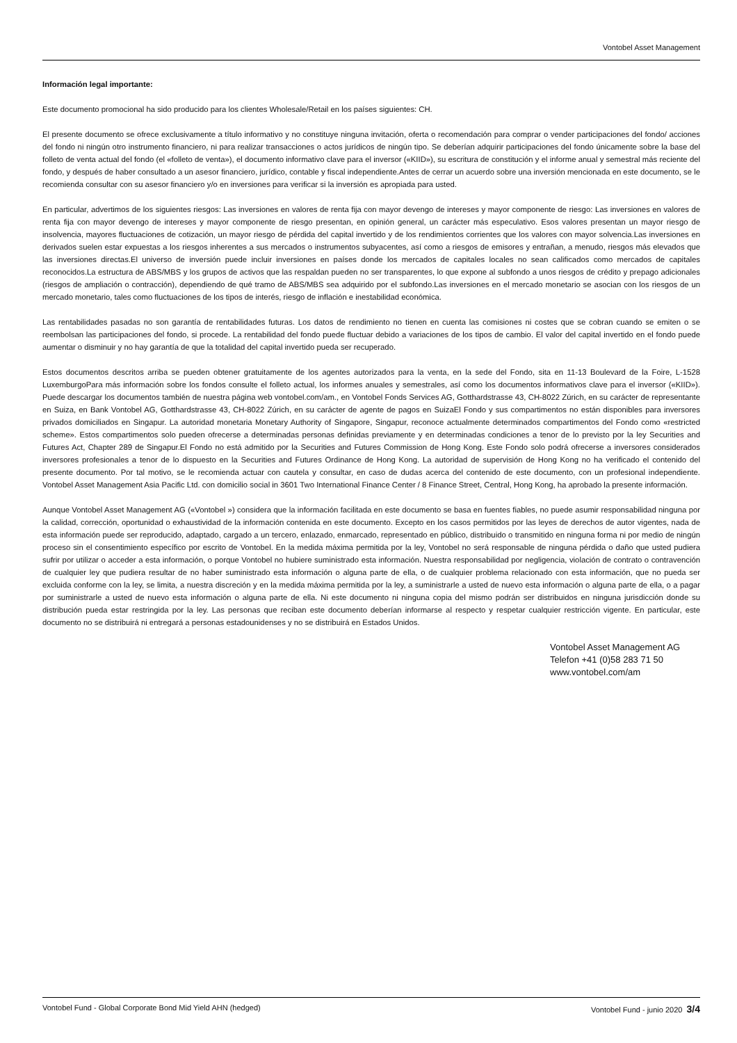Vontobel Asset Management
Información legal importante:
Este documento promocional ha sido producido para los clientes Wholesale/Retail en los países siguientes: CH.
El presente documento se ofrece exclusivamente a título informativo y no constituye ninguna invitación, oferta o recomendación para comprar o vender participaciones del fondo/ acciones del fondo ni ningún otro instrumento financiero, ni para realizar transacciones o actos jurídicos de ningún tipo. Se deberían adquirir participaciones del fondo únicamente sobre la base del folleto de venta actual del fondo (el «folleto de venta»), el documento informativo clave para el inversor («KIID»), su escritura de constitución y el informe anual y semestral más reciente del fondo, y después de haber consultado a un asesor financiero, jurídico, contable y fiscal independiente.Antes de cerrar un acuerdo sobre una inversión mencionada en este documento, se le recomienda consultar con su asesor financiero y/o en inversiones para verificar si la inversión es apropiada para usted.
En particular, advertimos de los siguientes riesgos: Las inversiones en valores de renta fija con mayor devengo de intereses y mayor componente de riesgo: Las inversiones en valores de renta fija con mayor devengo de intereses y mayor componente de riesgo presentan, en opinión general, un carácter más especulativo. Esos valores presentan un mayor riesgo de insolvencia, mayores fluctuaciones de cotización, un mayor riesgo de pérdida del capital invertido y de los rendimientos corrientes que los valores con mayor solvencia.Las inversiones en derivados suelen estar expuestas a los riesgos inherentes a sus mercados o instrumentos subyacentes, así como a riesgos de emisores y entrañan, a menudo, riesgos más elevados que las inversiones directas.El universo de inversión puede incluir inversiones en países donde los mercados de capitales locales no sean calificados como mercados de capitales reconocidos.La estructura de ABS/MBS y los grupos de activos que las respaldan pueden no ser transparentes, lo que expone al subfondo a unos riesgos de crédito y prepago adicionales (riesgos de ampliación o contracción), dependiendo de qué tramo de ABS/MBS sea adquirido por el subfondo.Las inversiones en el mercado monetario se asocian con los riesgos de un mercado monetario, tales como fluctuaciones de los tipos de interés, riesgo de inflación e inestabilidad económica.
Las rentabilidades pasadas no son garantía de rentabilidades futuras. Los datos de rendimiento no tienen en cuenta las comisiones ni costes que se cobran cuando se emiten o se reembolsan las participaciones del fondo, si procede. La rentabilidad del fondo puede fluctuar debido a variaciones de los tipos de cambio. El valor del capital invertido en el fondo puede aumentar o disminuir y no hay garantía de que la totalidad del capital invertido pueda ser recuperado.
Estos documentos descritos arriba se pueden obtener gratuitamente de los agentes autorizados para la venta, en la sede del Fondo, sita en 11-13 Boulevard de la Foire, L-1528 LuxemburgoPara más información sobre los fondos consulte el folleto actual, los informes anuales y semestrales, así como los documentos informativos clave para el inversor («KIID»). Puede descargar los documentos también de nuestra página web vontobel.com/am., en Vontobel Fonds Services AG, Gotthardstrasse 43, CH-8022 Zúrich, en su carácter de representante en Suiza, en Bank Vontobel AG, Gotthardstrasse 43, CH-8022 Zúrich, en su carácter de agente de pagos en SuizaEl Fondo y sus compartimentos no están disponibles para inversores privados domiciliados en Singapur. La autoridad monetaria Monetary Authority of Singapore, Singapur, reconoce actualmente determinados compartimentos del Fondo como «restricted scheme». Estos compartimentos solo pueden ofrecerse a determinadas personas definidas previamente y en determinadas condiciones a tenor de lo previsto por la ley Securities and Futures Act, Chapter 289 de Singapur.El Fondo no está admitido por la Securities and Futures Commission de Hong Kong. Este Fondo solo podrá ofrecerse a inversores considerados inversores profesionales a tenor de lo dispuesto en la Securities and Futures Ordinance de Hong Kong. La autoridad de supervisión de Hong Kong no ha verificado el contenido del presente documento. Por tal motivo, se le recomienda actuar con cautela y consultar, en caso de dudas acerca del contenido de este documento, con un profesional independiente. Vontobel Asset Management Asia Pacific Ltd. con domicilio social in 3601 Two International Finance Center / 8 Finance Street, Central, Hong Kong, ha aprobado la presente información.
Aunque Vontobel Asset Management AG («Vontobel ») considera que la información facilitada en este documento se basa en fuentes fiables, no puede asumir responsabilidad ninguna por la calidad, corrección, oportunidad o exhaustividad de la información contenida en este documento. Excepto en los casos permitidos por las leyes de derechos de autor vigentes, nada de esta información puede ser reproducido, adaptado, cargado a un tercero, enlazado, enmarcado, representado en público, distribuido o transmitido en ninguna forma ni por medio de ningún proceso sin el consentimiento específico por escrito de Vontobel. En la medida máxima permitida por la ley, Vontobel no será responsable de ninguna pérdida o daño que usted pudiera sufrir por utilizar o acceder a esta información, o porque Vontobel no hubiere suministrado esta información. Nuestra responsabilidad por negligencia, violación de contrato o contravención de cualquier ley que pudiera resultar de no haber suministrado esta información o alguna parte de ella, o de cualquier problema relacionado con esta información, que no pueda ser excluida conforme con la ley, se limita, a nuestra discreción y en la medida máxima permitida por la ley, a suministrarle a usted de nuevo esta información o alguna parte de ella, o a pagar por suministrarle a usted de nuevo esta información o alguna parte de ella. Ni este documento ni ninguna copia del mismo podrán ser distribuidos en ninguna jurisdicción donde su distribución pueda estar restringida por la ley. Las personas que reciban este documento deberían informarse al respecto y respetar cualquier restricción vigente. En particular, este documento no se distribuirá ni entregará a personas estadounidenses y no se distribuirá en Estados Unidos.
Vontobel Asset Management AG
Telefon +41 (0)58 283 71 50
www.vontobel.com/am
Vontobel Fund - Global Corporate Bond Mid Yield AHN (hedged) Vontobel Fund - junio 2020 3/4